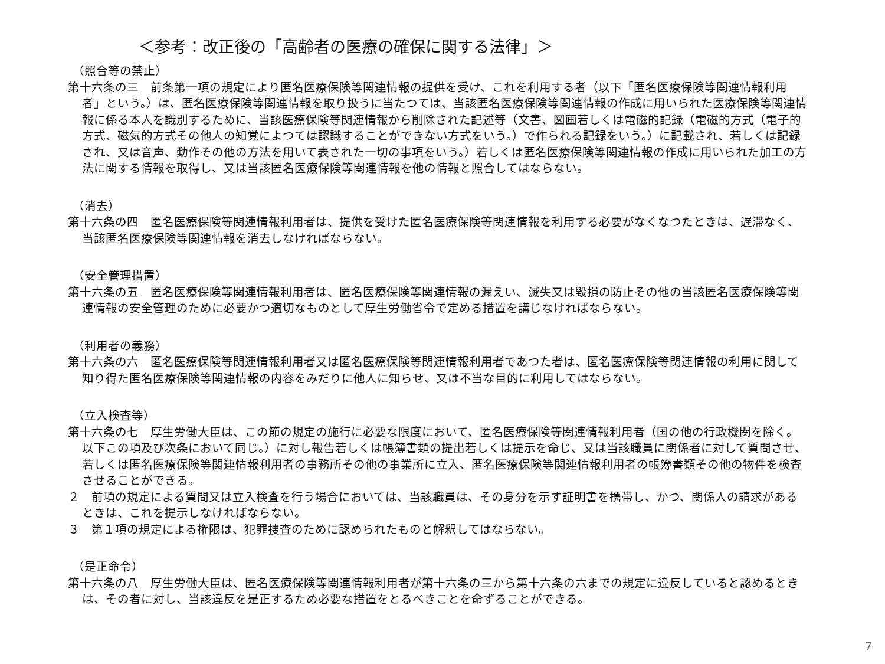＜参考：改正後の「高齢者の医療の確保に関する法律」＞
（照合等の禁止）
第十六条の三　前条第一項の規定により匿名医療保険等関連情報の提供を受け、これを利用する者（以下「匿名医療保険等関連情報利用者」という。）は、匿名医療保険等関連情報を取り扱うに当たつては、当該匿名医療保険等関連情報の作成に用いられた医療保険等関連情報に係る本人を識別するために、当該医療保険等関連情報から削除された記述等（文書、図画若しくは電磁的記録（電磁的方式（電子的方式、磁気的方式その他人の知覚によつては認識することができない方式をいう。）で作られる記録をいう。）に記載され、若しくは記録され、又は音声、動作その他の方法を用いて表された一切の事項をいう。）若しくは匿名医療保険等関連情報の作成に用いられた加工の方法に関する情報を取得し、又は当該匿名医療保険等関連情報を他の情報と照合してはならない。
（消去）
第十六条の四　匿名医療保険等関連情報利用者は、提供を受けた匿名医療保険等関連情報を利用する必要がなくなつたときは、遅滞なく、当該匿名医療保険等関連情報を消去しなければならない。
（安全管理措置）
第十六条の五　匿名医療保険等関連情報利用者は、匿名医療保険等関連情報の漏えい、滅失又は毀損の防止その他の当該匿名医療保険等関連情報の安全管理のために必要かつ適切なものとして厚生労働省令で定める措置を講じなければならない。
（利用者の義務）
第十六条の六　匿名医療保険等関連情報利用者又は匿名医療保険等関連情報利用者であつた者は、匿名医療保険等関連情報の利用に関して知り得た匿名医療保険等関連情報の内容をみだりに他人に知らせ、又は不当な目的に利用してはならない。
（立入検査等）
第十六条の七　厚生労働大臣は、この節の規定の施行に必要な限度において、匿名医療保険等関連情報利用者（国の他の行政機関を除く。以下この項及び次条において同じ。）に対し報告若しくは帳簿書類の提出若しくは提示を命じ、又は当該職員に関係者に対して質問させ、若しくは匿名医療保険等関連情報利用者の事務所その他の事業所に立入、匿名医療保険等関連情報利用者の帳簿書類その他の物件を検査させることができる。
２　前項の規定による質問又は立入検査を行う場合においては、当該職員は、その身分を示す証明書を携帯し、かつ、関係人の請求があるときは、これを提示しなければならない。
３　第１項の規定による権限は、犯罪捜査のために認められたものと解釈してはならない。
（是正命令）
第十六条の八　厚生労働大臣は、匿名医療保険等関連情報利用者が第十六条の三から第十六条の六までの規定に違反していると認めるときは、その者に対し、当該違反を是正するため必要な措置をとるべきことを命ずることができる。
7